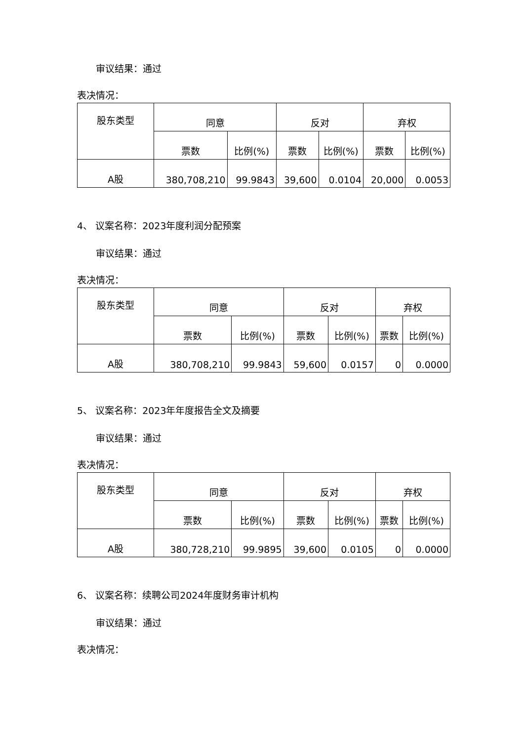审议结果：通过
表决情况：
| 股东类型 | 同意 | | 反对 | | 弃权 | |
| | 票数 | 比例(%) | 票数 | 比例(%) | 票数 | 比例(%) |
| A股 | 380,708,210 | 99.9843 | 39,600 | 0.0104 | 20,000 | 0.0053 |
4、 议案名称：2023年度利润分配预案
审议结果：通过
表决情况：
| 股东类型 | 同意 | | 反对 | | 弃权 | |
| | 票数 | 比例(%) | 票数 | 比例(%) | 票数 | 比例(%) |
| A股 | 380,708,210 | 99.9843 | 59,600 | 0.0157 | 0 | 0.0000 |
5、 议案名称：2023年年度报告全文及摘要
审议结果：通过
表决情况：
| 股东类型 | 同意 | | 反对 | | 弃权 | |
| | 票数 | 比例(%) | 票数 | 比例(%) | 票数 | 比例(%) |
| A股 | 380,728,210 | 99.9895 | 39,600 | 0.0105 | 0 | 0.0000 |
6、 议案名称：续聘公司2024年度财务审计机构
审议结果：通过
表决情况：